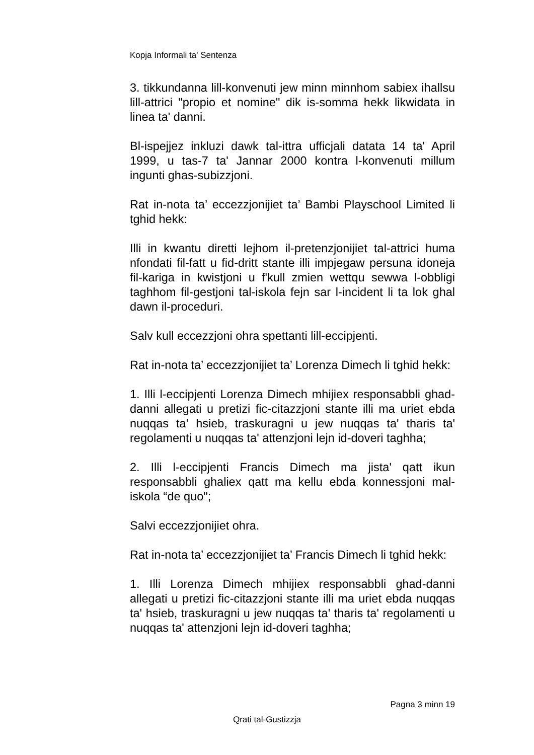Kopja Informali ta' Sentenza
3. tikkundanna lill-konvenuti jew minn minnhom sabiex ihallsu lill-attrici "propio et nomine" dik is-somma hekk likwidata in linea ta' danni.
Bl-ispejjez inkluzi dawk tal-ittra ufficjali datata 14 ta' April 1999, u tas-7 ta' Jannar 2000 kontra l-konvenuti millum ingunti ghas-subizzjoni.
Rat in-nota ta’ eccezzjonijiet ta’ Bambi Playschool Limited li tghid hekk:
Illi in kwantu diretti lejhom il-pretenzjonijiet tal-attrici huma nfondati fil-fatt u fid-dritt stante illi impjegaw persuna idoneja fil-kariga in kwistjoni u f'kull zmien wettqu sewwa l-obbligi taghhom fil-gestjoni tal-iskola fejn sar l-incident li ta lok ghal dawn il-proceduri.
Salv kull eccezzjoni ohra spettanti lill-eccipjenti.
Rat in-nota ta’ eccezzjonijiet ta’ Lorenza Dimech li tghid hekk:
1. Illi l-eccipjenti Lorenza Dimech mhijiex responsabbli ghad-danni allegati u pretizi fic-citazzjoni stante illi ma uriet ebda nuqqas ta' hsieb, traskuragni u jew nuqqas ta' tharis ta' regolamenti u nuqqas ta' attenzjoni lejn id-doveri taghha;
2. Illi l-eccipjenti Francis Dimech ma jista' qatt ikun responsabbli ghaliex qatt ma kellu ebda konnessjoni mal-iskola “de quo";
Salvi eccezzjonijiet ohra.
Rat in-nota ta’ eccezzjonijiet ta’ Francis Dimech li tghid hekk:
1. Illi Lorenza Dimech mhijiex responsabbli ghad-danni allegati u pretizi fic-citazzjoni stante illi ma uriet ebda nuqqas ta' hsieb, traskuragni u jew nuqqas ta' tharis ta' regolamenti u nuqqas ta' attenzjoni lejn id-doveri taghha;
Pagna 3 minn 19
Qrati tal-Gustizzja